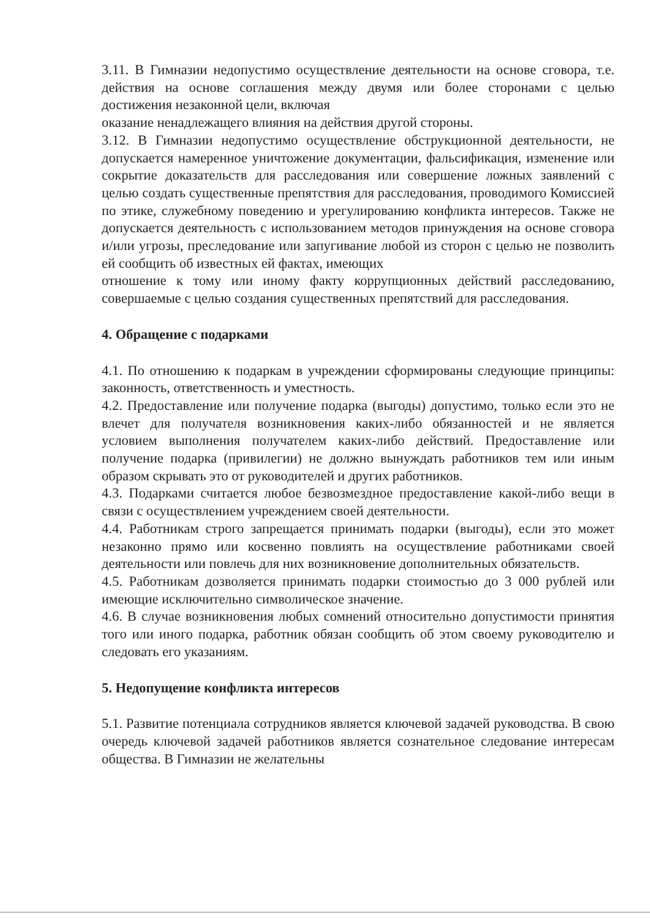3.11. В Гимназии недопустимо осуществление деятельности на основе сговора, т.е. действия на основе соглашения между двумя или более сторонами с целью достижения незаконной цели, включая
оказание ненадлежащего влияния на действия другой стороны.
3.12. В Гимназии недопустимо осуществление обструкционной деятельности, не допускается намеренное уничтожение документации, фальсификация, изменение или сокрытие доказательств для расследования или совершение ложных заявлений с целью создать существенные препятствия для расследования, проводимого Комиссией по этике, служебному поведению и урегулированию конфликта интересов. Также не допускается деятельность с использованием методов принуждения на основе сговора и/или угрозы, преследование или запугивание любой из сторон с целью не позволить ей сообщить об известных ей фактах, имеющих
отношение к тому или иному факту коррупционных действий расследованию, совершаемые с целью создания существенных препятствий для расследования.
4. Обращение с подарками
4.1. По отношению к подаркам в учреждении сформированы следующие принципы: законность, ответственность и уместность.
4.2. Предоставление или получение подарка (выгоды) допустимо, только если это не влечет для получателя возникновения каких-либо обязанностей и не является условием выполнения получателем каких-либо действий. Предоставление или получение подарка (привилегии) не должно вынуждать работников тем или иным образом скрывать это от руководителей и других работников.
4.3. Подарками считается любое безвозмездное предоставление какой-либо вещи в связи с осуществлением учреждением своей деятельности.
4.4. Работникам строго запрещается принимать подарки (выгоды), если это может незаконно прямо или косвенно повлиять на осуществление работниками своей деятельности или повлечь для них возникновение дополнительных обязательств.
4.5. Работникам дозволяется принимать подарки стоимостью до 3 000 рублей или имеющие исключительно символическое значение.
4.6. В случае возникновения любых сомнений относительно допустимости принятия того или иного подарка, работник обязан сообщить об этом своему руководителю и следовать его указаниям.
5. Недопущение конфликта интересов
5.1. Развитие потенциала сотрудников является ключевой задачей руководства. В свою очередь ключевой задачей работников является сознательное следование интересам общества. В Гимназии не желательны